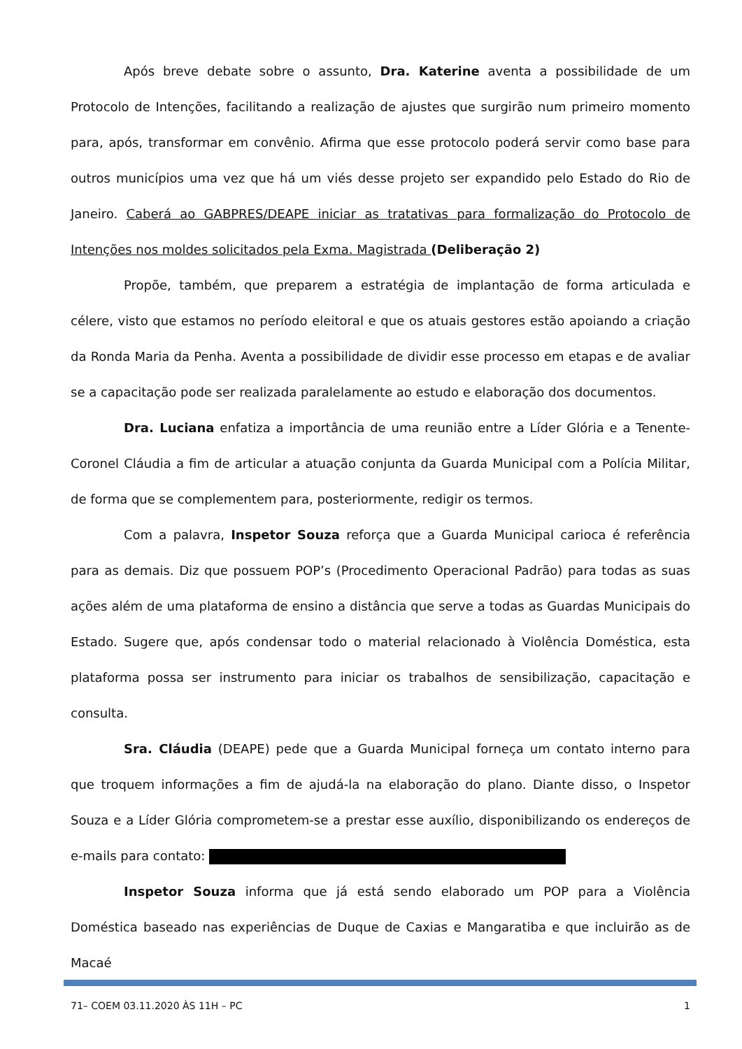Após breve debate sobre o assunto, Dra. Katerine aventa a possibilidade de um Protocolo de Intenções, facilitando a realização de ajustes que surgirão num primeiro momento para, após, transformar em convênio. Afirma que esse protocolo poderá servir como base para outros municípios uma vez que há um viés desse projeto ser expandido pelo Estado do Rio de Janeiro. Caberá ao GABPRES/DEAPE iniciar as tratativas para formalização do Protocolo de Intenções nos moldes solicitados pela Exma. Magistrada (Deliberação 2)
Propõe, também, que preparem a estratégia de implantação de forma articulada e célere, visto que estamos no período eleitoral e que os atuais gestores estão apoiando a criação da Ronda Maria da Penha. Aventa a possibilidade de dividir esse processo em etapas e de avaliar se a capacitação pode ser realizada paralelamente ao estudo e elaboração dos documentos.
Dra. Luciana enfatiza a importância de uma reunião entre a Líder Glória e a Tenente-Coronel Cláudia a fim de articular a atuação conjunta da Guarda Municipal com a Polícia Militar, de forma que se complementem para, posteriormente, redigir os termos.
Com a palavra, Inspetor Souza reforça que a Guarda Municipal carioca é referência para as demais. Diz que possuem POP’s (Procedimento Operacional Padrão) para todas as suas ações além de uma plataforma de ensino a distância que serve a todas as Guardas Municipais do Estado. Sugere que, após condensar todo o material relacionado à Violência Doméstica, esta plataforma possa ser instrumento para iniciar os trabalhos de sensibilização, capacitação e consulta.
Sra. Cláudia (DEAPE) pede que a Guarda Municipal forneça um contato interno para que troquem informações a fim de ajudá-la na elaboração do plano. Diante disso, o Inspetor Souza e a Líder Glória comprometem-se a prestar esse auxílio, disponibilizando os endereços de e-mails para contato:
Inspetor Souza informa que já está sendo elaborado um POP para a Violência Doméstica baseado nas experiências de Duque de Caxias e Mangaratiba e que incluirão as de Macaé
71– COEM 03.11.2020 ÀS 11H – PC 1